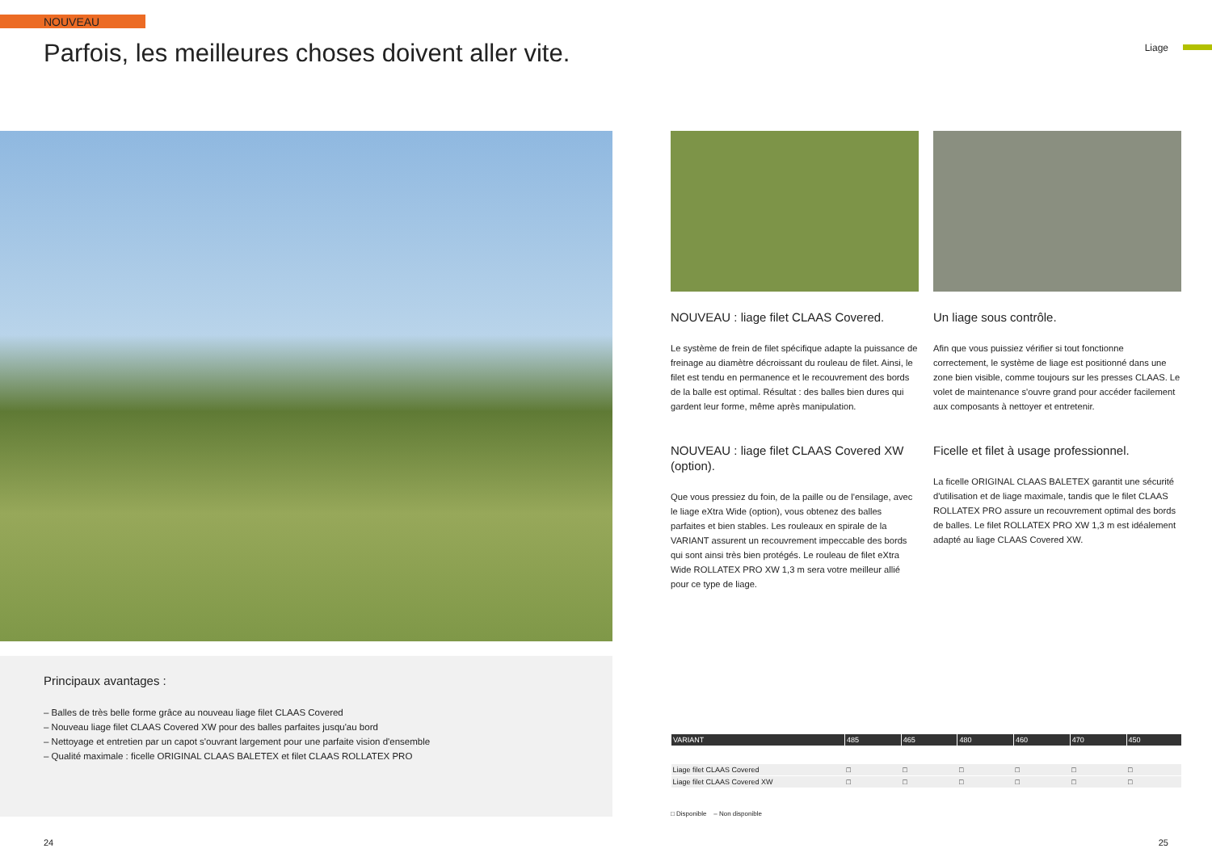NOUVEAU
Parfois, les meilleures choses doivent aller vite.
Liage
Principaux avantages :
– Balles de très belle forme grâce au nouveau liage filet CLAAS Covered
– Nouveau liage filet CLAAS Covered XW pour des balles parfaites jusqu'au bord
– Nettoyage et entretien par un capot s'ouvrant largement pour une parfaite vision d'ensemble
– Qualité maximale : ficelle ORIGINAL CLAAS BALETEX et filet CLAAS ROLLATEX PRO
NOUVEAU : liage filet CLAAS Covered.
Le système de frein de filet spécifique adapte la puissance de freinage au diamètre décroissant du rouleau de filet. Ainsi, le filet est tendu en permanence et le recouvrement des bords de la balle est optimal. Résultat : des balles bien dures qui gardent leur forme, même après manipulation.
NOUVEAU : liage filet CLAAS Covered XW (option).
Que vous pressiez du foin, de la paille ou de l'ensilage, avec le liage eXtra Wide (option), vous obtenez des balles parfaites et bien stables. Les rouleaux en spirale de la VARIANT assurent un recouvrement impeccable des bords qui sont ainsi très bien protégés. Le rouleau de filet eXtra Wide ROLLATEX PRO XW 1,3 m sera votre meilleur allié pour ce type de liage.
Un liage sous contrôle.
Afin que vous puissiez vérifier si tout fonctionne correctement, le système de liage est positionné dans une zone bien visible, comme toujours sur les presses CLAAS. Le volet de maintenance s'ouvre grand pour accéder facilement aux composants à nettoyer et entretenir.
Ficelle et filet à usage professionnel.
La ficelle ORIGINAL CLAAS BALETEX garantit une sécurité d'utilisation et de liage maximale, tandis que le filet CLAAS ROLLATEX PRO assure un recouvrement optimal des bords de balles. Le filet ROLLATEX PRO XW 1,3 m est idéalement adapté au liage CLAAS Covered XW.
| VARIANT | 485 | 465 | 480 | 460 | 470 | 450 |
| --- | --- | --- | --- | --- | --- | --- |
| Liage filet CLAAS Covered | □ | □ | □ | □ | □ | □ |
| Liage filet CLAAS Covered XW | □ | □ | □ | □ | □ | □ |
□ Disponible – Non disponible
24 25